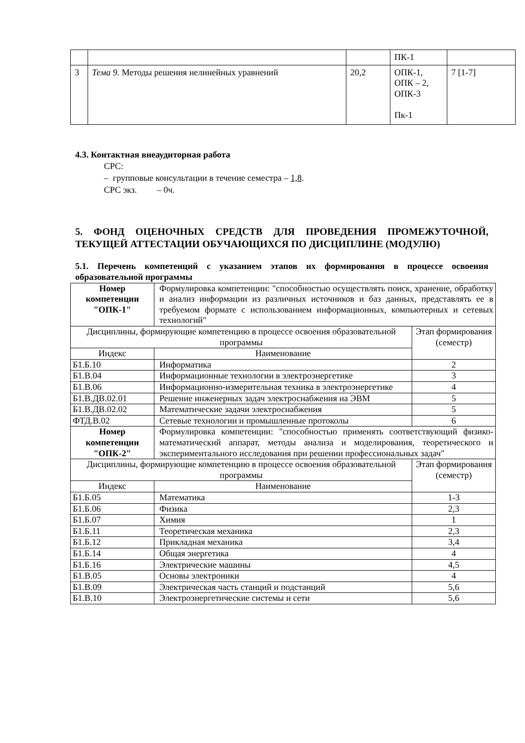| | | | ПК-1 | |
| 3 | Тема 9. Методы решения нелинейных уравнений | 20,2 | ОПК-1, ОПК – 2, ОПК-3 Пк-1 | 7 [1-7] |
4.3. Контактная внеаудиторная работа
СРС:
– групповые консультации в течение семестра – 1,8.
СРС экз. – 0ч.
5. ФОНД ОЦЕНОЧНЫХ СРЕДСТВ ДЛЯ ПРОВЕДЕНИЯ ПРОМЕЖУТОЧНОЙ, ТЕКУЩЕЙ АТТЕСТАЦИИ ОБУЧАЮЩИХСЯ ПО ДИСЦИПЛИНЕ (МОДУЛЮ)
5.1. Перечень компетенций с указанием этапов их формирования в процессе освоения образовательной программы
| Номер компетенции "ОПК-1" | Формулировка компетенции: "способностью осуществлять поиск, хранение, обработку и анализ информации из различных источников и баз данных, представлять ее в требуемом формате с использованием информационных, компьютерных и сетевых технологий" | |
| Дисциплины, формирующие компетенцию в процессе освоения образовательной программы | | Этап формирования (семестр) |
| Индекс | Наименование | |
| Б1.Б.10 | Информатика | 2 |
| Б1.В.04 | Информационные технологии в электроэнергетике | 3 |
| Б1.В.06 | Информационно-измерительная техника в электроэнергетике | 4 |
| Б1.В.ДВ.02.01 | Решение инженерных задач электроснабжения на ЭВМ | 5 |
| Б1.В.ДВ.02.02 | Математические задачи электроснабжения | 5 |
| ФТД.В.02 | Сетевые технологии и промышленные протоколы | 6 |
| Номер компетенции "ОПК-2" | Формулировка компетенции: "способностью применять соответствующий физико-математический аппарат, методы анализа и моделирования, теоретического и экспериментального исследования при решении профессиональных задач" | |
| Дисциплины, формирующие компетенцию в процессе освоения образовательной программы | | Этап формирования (семестр) |
| Индекс | Наименование | |
| Б1.Б.05 | Математика | 1-3 |
| Б1.Б.06 | Физика | 2,3 |
| Б1.Б.07 | Химия | 1 |
| Б1.Б.11 | Теоретическая механика | 2,3 |
| Б1.Б.12 | Прикладная механика | 3,4 |
| Б1.Б.14 | Общая энергетика | 4 |
| Б1.Б.16 | Электрические машины | 4,5 |
| Б1.В.05 | Основы электроники | 4 |
| Б1.В.09 | Электрическая часть станций и подстанций | 5,6 |
| Б1.В.10 | Электроэнергетические системы и сети | 5,6 |